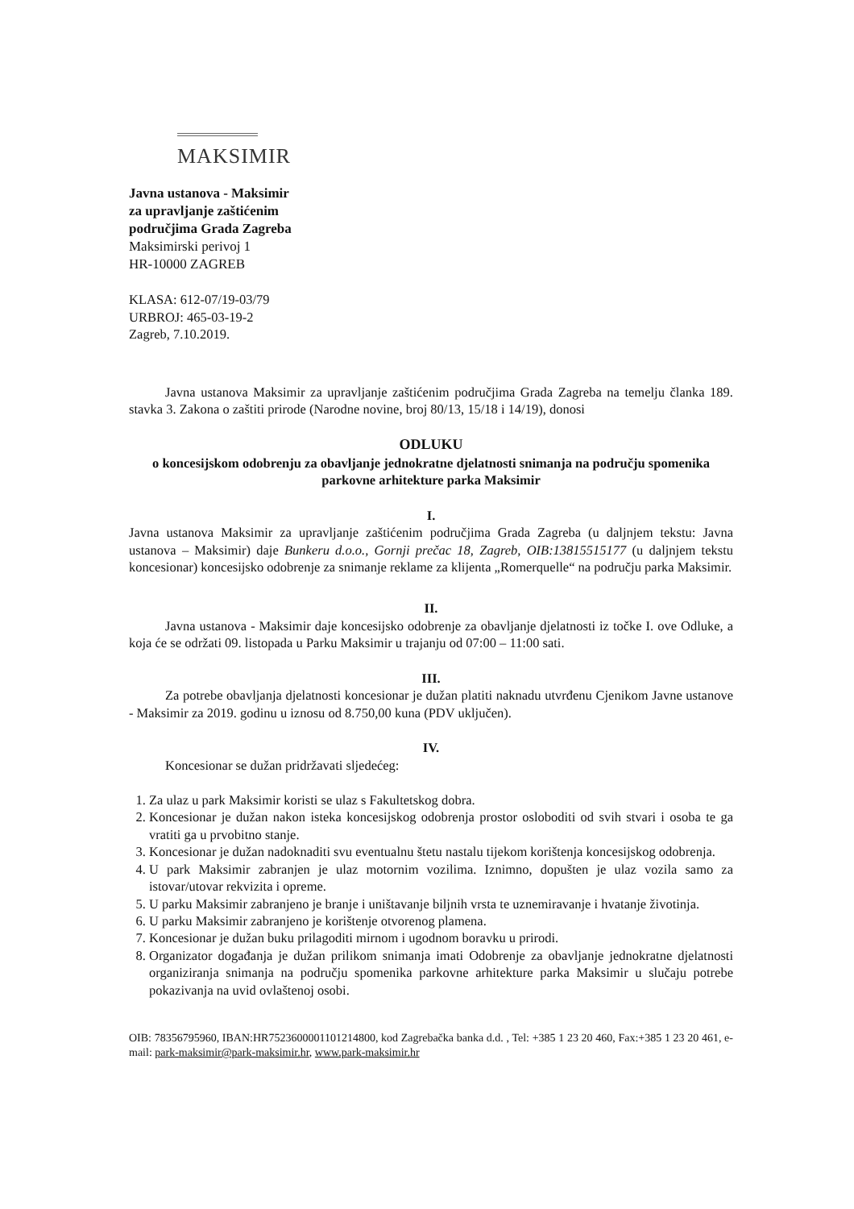MAKSIMIR
Javna ustanova - Maksimir
za upravljanje zaštićenim
područjima Grada Zagreba
Maksimirski perivoj 1
HR-10000 ZAGREB
KLASA: 612-07/19-03/79
URBROJ: 465-03-19-2
Zagreb, 7.10.2019.
Javna ustanova Maksimir za upravljanje zaštićenim područjima Grada Zagreba na temelju članka 189. stavka 3. Zakona o zaštiti prirode (Narodne novine, broj 80/13, 15/18 i 14/19), donosi
ODLUKU
o koncesijskom odobrenju za obavljanje jednokratne djelatnosti snimanja na području spomenika parkovne arhitekture parka Maksimir
I.
Javna ustanova Maksimir za upravljanje zaštićenim područjima Grada Zagreba (u daljnjem tekstu: Javna ustanova – Maksimir) daje Bunkeru d.o.o., Gornji prečac 18, Zagreb, OIB:13815515177 (u daljnjem tekstu koncesionar) koncesijsko odobrenje za snimanje reklame za klijenta „Romerquelle“ na području parka Maksimir.
II.
Javna ustanova - Maksimir daje koncesijsko odobrenje za obavljanje djelatnosti iz točke I. ove Odluke, a koja će se održati 09. listopada u Parku Maksimir u trajanju od 07:00 – 11:00 sati.
III.
Za potrebe obavljanja djelatnosti koncesionar je dužan platiti naknadu utvrđenu Cjenikom Javne ustanove - Maksimir za 2019. godinu u iznosu od 8.750,00 kuna (PDV uključen).
IV.
Koncesionar se dužan pridržavati sljedećeg:
1. Za ulaz u park Maksimir koristi se ulaz s Fakultetskog dobra.
2. Koncesionar je dužan nakon isteka koncesijskog odobrenja prostor osloboditi od svih stvari i osoba te ga vratiti ga u prvobitno stanje.
3. Koncesionar je dužan nadoknaditi svu eventualnu štetu nastalu tijekom korištenja koncesijskog odobrenja.
4. U park Maksimir zabranjen je ulaz motornim vozilima. Iznimno, dopušten je ulaz vozila samo za istovar/utovar rekvizita i opreme.
5. U parku Maksimir zabranjeno je branje i uništavanje biljnih vrsta te uznemiravanje i hvatanje životinja.
6. U parku Maksimir zabranjeno je korištenje otvorenog plamena.
7. Koncesionar je dužan buku prilagoditi mirnom i ugodnom boravku u prirodi.
8. Organizator događanja je dužan prilikom snimanja imati Odobrenje za obavljanje jednokratne djelatnosti organiziranja snimanja na području spomenika parkovne arhitekture parka Maksimir u slučaju potrebe pokazivanja na uvid ovlaštenoj osobi.
OIB: 78356795960, IBAN:HR7523600001101214800, kod Zagrebačka banka d.d. , Tel: +385 1 23 20 460, Fax:+385 1 23 20 461, e-mail: park-maksimir@park-maksimir.hr, www.park-maksimir.hr